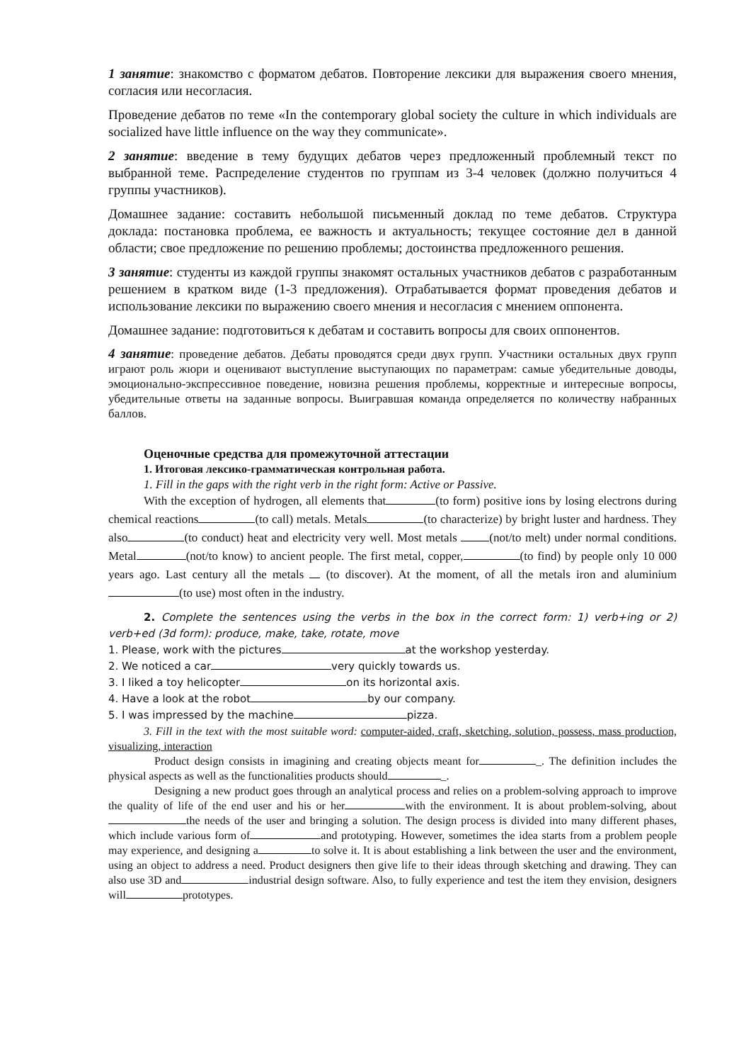1 занятие: знакомство с форматом дебатов. Повторение лексики для выражения своего мнения, согласия или несогласия.
Проведение дебатов по теме «In the contemporary global society the culture in which individuals are socialized have little influence on the way they communicate».
2 занятие: введение в тему будущих дебатов через предложенный проблемный текст по выбранной теме. Распределение студентов по группам из 3-4 человек (должно получиться 4 группы участников).
Домашнее задание: составить небольшой письменный доклад по теме дебатов. Структура доклада: постановка проблема, ее важность и актуальность; текущее состояние дел в данной области; свое предложение по решению проблемы; достоинства предложенного решения.
3 занятие: студенты из каждой группы знакомят остальных участников дебатов с разработанным решением в кратком виде (1-3 предложения). Отрабатывается формат проведения дебатов и использование лексики по выражению своего мнения и несогласия с мнением оппонента.
Домашнее задание: подготовиться к дебатам и составить вопросы для своих оппонентов.
4 занятие: проведение дебатов. Дебаты проводятся среди двух групп. Участники остальных двух групп играют роль жюри и оценивают выступление выступающих по параметрам: самые убедительные доводы, эмоционально-экспрессивное поведение, новизна решения проблемы, корректные и интересные вопросы, убедительные ответы на заданные вопросы. Выигравшая команда определяется по количеству набранных баллов.
Оценочные средства для промежуточной аттестации
1. Итоговая лексико-грамматическая контрольная работа.
1. Fill in the gaps with the right verb in the right form: Active or Passive.
With the exception of hydrogen, all elements that (to form) positive ions by losing electrons during chemical reactions (to call) metals. Metals (to characterize) by bright luster and hardness. They also (to conduct) heat and electricity very well. Most metals (not/to melt) under normal conditions. Metal (not/to know) to ancient people. The first metal, copper, (to find) by people only 10 000 years ago. Last century all the metals (to discover). At the moment, of all the metals iron and aluminium (to use) most often in the industry.
2. Complete the sentences using the verbs in the box in the correct form: 1) verb+ing or 2) verb+ed (3d form): produce, make, take, rotate, move
1. Please, work with the pictures at the workshop yesterday.
2. We noticed a car very quickly towards us.
3. I liked a toy helicopter on its horizontal axis.
4. Have a look at the robot by our company.
5. I was impressed by the machine pizza.
3. Fill in the text with the most suitable word: computer-aided, craft, sketching, solution, possess, mass production, visualizing, interaction
Product design consists in imagining and creating objects meant for _. The definition includes the physical aspects as well as the functionalities products should _.
Designing a new product goes through an analytical process and relies on a problem-solving approach to improve the quality of life of the end user and his or her with the environment. It is about problem-solving, about the needs of the user and bringing a solution. The design process is divided into many different phases, which include various form of and prototyping. However, sometimes the idea starts from a problem people may experience, and designing a to solve it. It is about establishing a link between the user and the environment, using an object to address a need. Product designers then give life to their ideas through sketching and drawing. They can also use 3D and industrial design software. Also, to fully experience and test the item they envision, designers will prototypes.